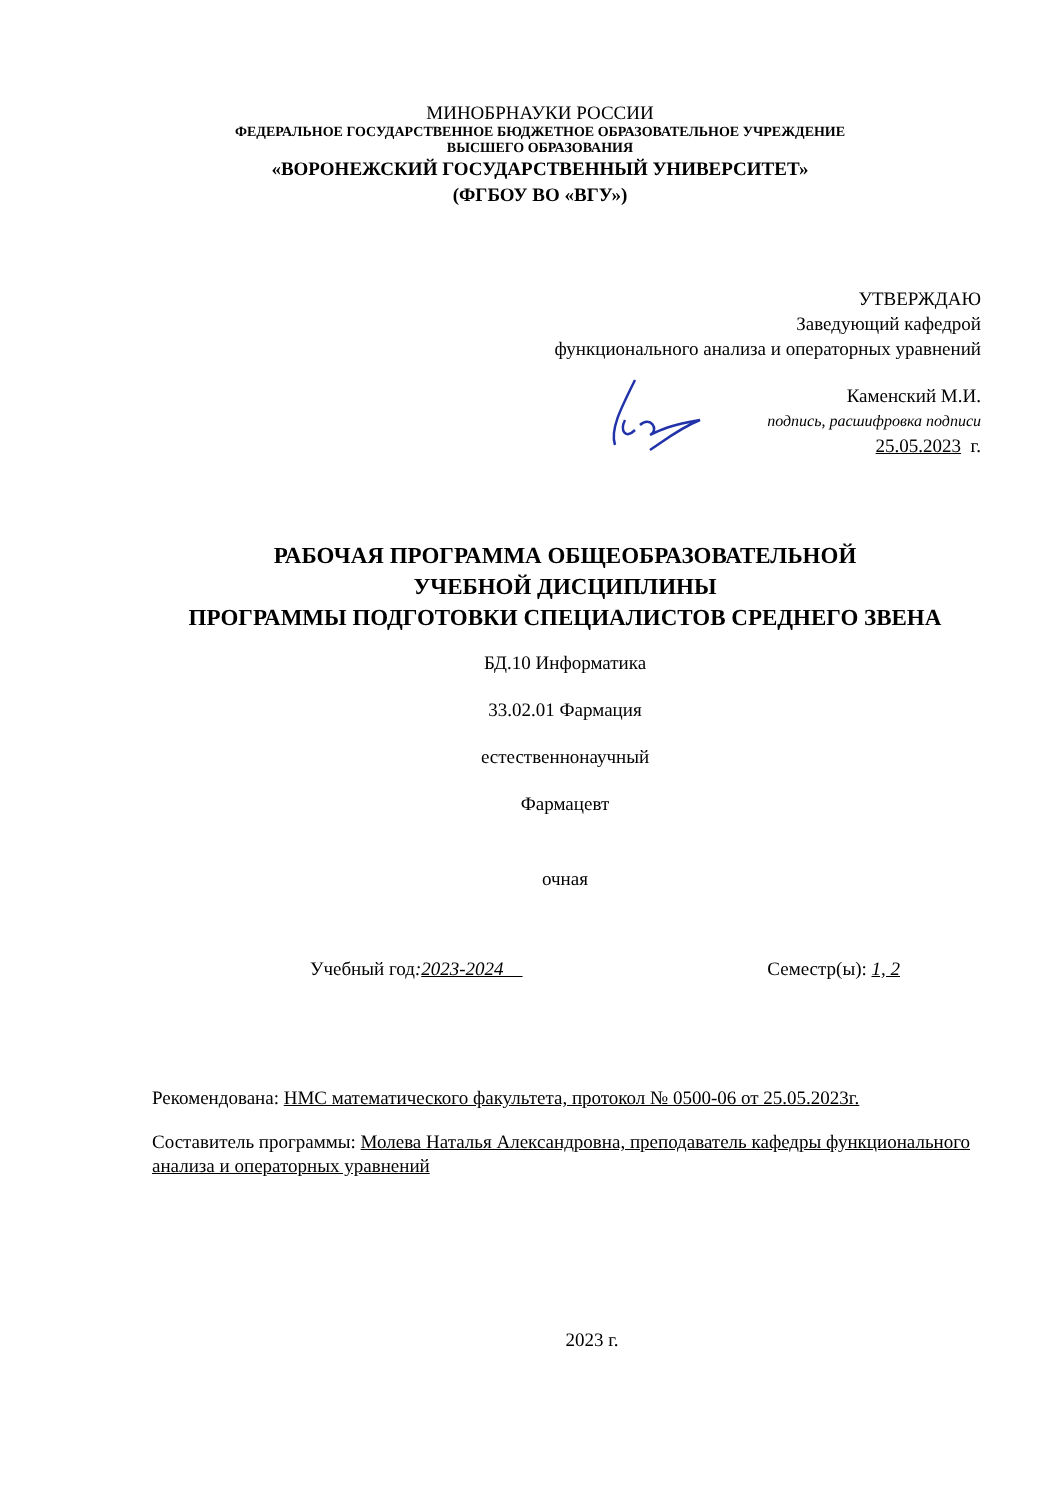МИНОБРНАУКИ РОССИИ
ФЕДЕРАЛЬНОЕ ГОСУДАРСТВЕННОЕ БЮДЖЕТНОЕ ОБРАЗОВАТЕЛЬНОЕ УЧРЕЖДЕНИЕ
ВЫСШЕГО ОБРАЗОВАНИЯ
«ВОРОНЕЖСКИЙ ГОСУДАРСТВЕННЫЙ УНИВЕРСИТЕТ»
(ФГБОУ ВО «ВГУ»)
УТВЕРЖДАЮ
Заведующий кафедрой
функционального анализа и операторных уравнений
Каменский М.И.
подпись, расшифровка подписи
25.05.2023 г.
РАБОЧАЯ ПРОГРАММА ОБЩЕОБРАЗОВАТЕЛЬНОЙ
УЧЕБНОЙ ДИСЦИПЛИНЫ
ПРОГРАММЫ ПОДГОТОВКИ СПЕЦИАЛИСТОВ СРЕДНЕГО ЗВЕНА
БД.10 Информатика
33.02.01 Фармация
естественнонаучный
Фармацевт
очная
Учебный год:2023-2024 Семестр(ы): 1, 2
Рекомендована: НМС математического факультета, протокол № 0500-06 от 25.05.2023г.
Составитель программы: Молева Наталья Александровна, преподаватель кафедры функционального анализа и операторных уравнений
2023 г.